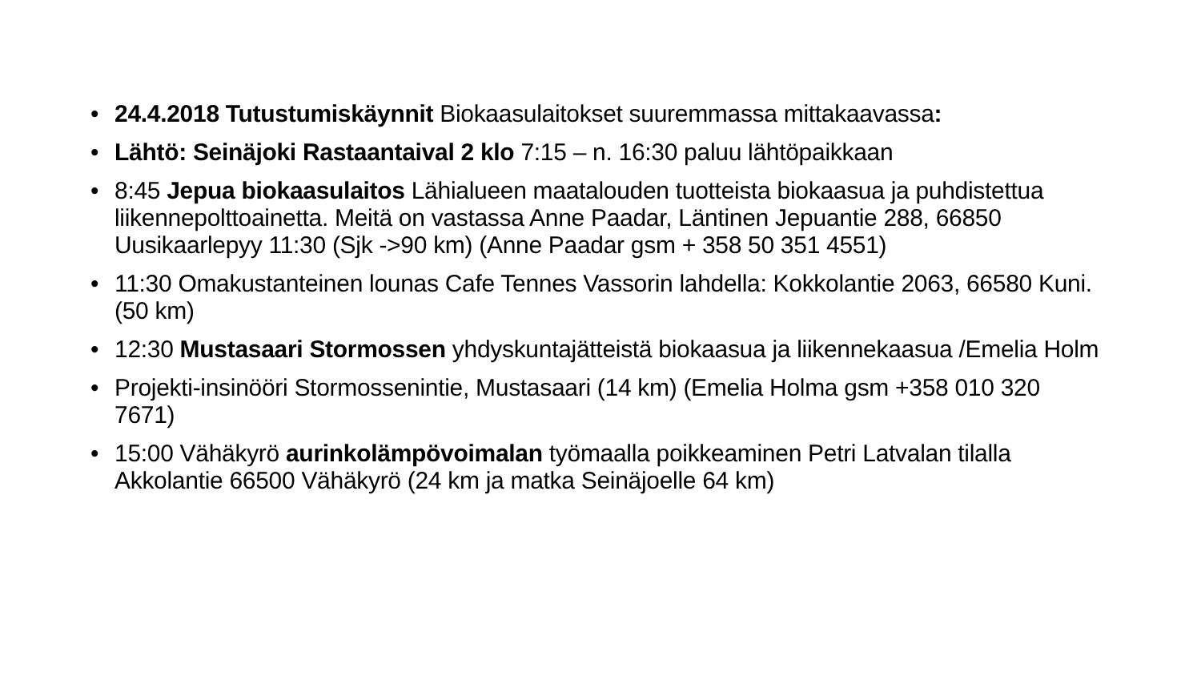• 24.4.2018 Tutustumiskäynnit Biokaasulaitokset suuremmassa mittakaavassa:
• Lähtö: Seinäjoki Rastaantaival 2 klo 7:15 – n. 16:30 paluu lähtöpaikkaan
• 8:45 Jepua biokaasulaitos Lähialueen maatalouden tuotteista biokaasua ja puhdistettua liikennepolttoainetta. Meitä on vastassa Anne Paadar, Läntinen Jepuantie 288, 66850 Uusikaarlepyy 11:30 (Sjk ->90 km) (Anne Paadar gsm + 358 50 351 4551)
• 11:30 Omakustanteinen lounas Cafe Tennes Vassorin lahdella: Kokkolantie 2063, 66580 Kuni. (50 km)
• 12:30 Mustasaari Stormossen yhdyskuntajätteistä biokaasua ja liikennekaasua /Emelia Holm
• Projekti-insinööri Stormossenintie, Mustasaari (14 km) (Emelia Holma gsm +358 010 320 7671)
• 15:00 Vähäkyrö aurinkolämpövoimalan työmaalla poikkeaminen Petri Latvalan tilalla Akkolantie 66500 Vähäkyrö (24 km ja matka Seinäjoelle 64 km)